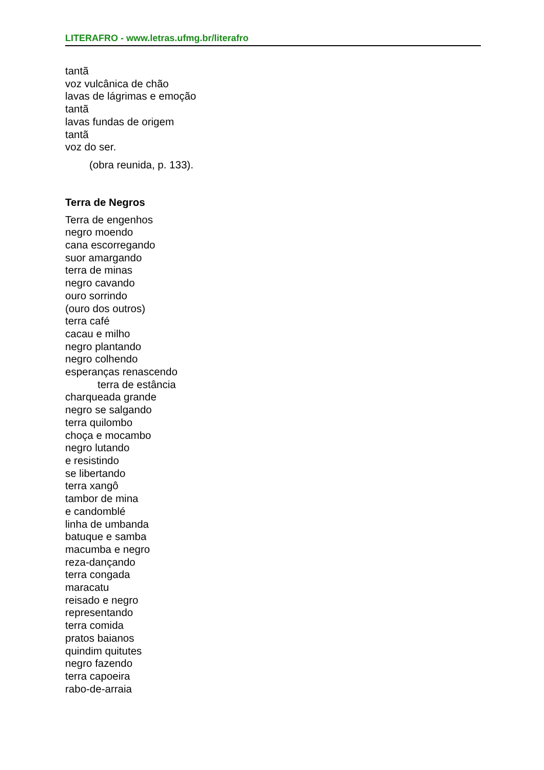LITERAFRO - www.letras.ufmg.br/literafro
tantã
voz vulcânica de chão
lavas de lágrimas e emoção
tantã
lavas fundas de origem
tantã
voz do ser.
(obra reunida, p. 133).
Terra de Negros
Terra de engenhos
negro moendo
cana escorregando
suor amargando
terra de minas
negro cavando
ouro sorrindo
(ouro dos outros)
terra café
cacau e milho
negro plantando
negro colhendo
esperanças renascendo
terra de estância
charqueada grande
negro se salgando
terra quilombo
choça e mocambo
negro lutando
e resistindo
se libertando
terra xangô
tambor de mina
e candomblé
linha de umbanda
batuque e samba
macumba e negro
reza-dançando
terra congada
maracatu
reisado e negro
representando
terra comida
pratos baianos
quindim quitutes
negro fazendo
terra capoeira
rabo-de-arraia